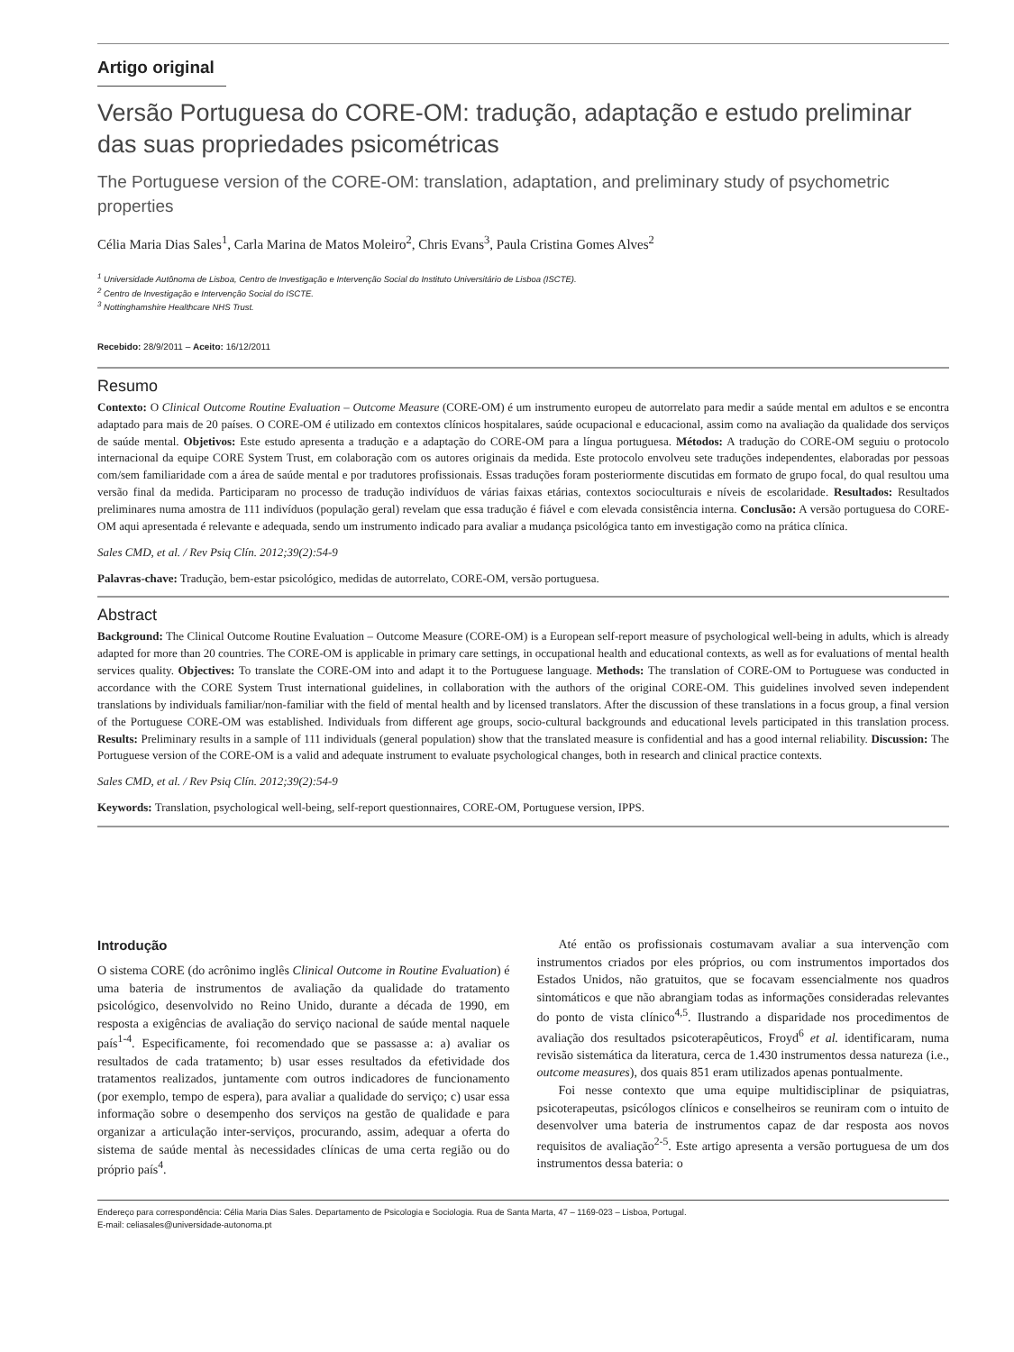Artigo original
Versão Portuguesa do CORE-OM: tradução, adaptação e estudo preliminar das suas propriedades psicométricas
The Portuguese version of the CORE-OM: translation, adaptation, and preliminary study of psychometric properties
Célia Maria Dias Sales<sup>1</sup>, Carla Marina de Matos Moleiro<sup>2</sup>, Chris Evans<sup>3</sup>, Paula Cristina Gomes Alves<sup>2</sup>
<sup>1</sup> Universidade Autônoma de Lisboa, Centro de Investigação e Intervenção Social do Instituto Universitário de Lisboa (ISCTE).
<sup>2</sup> Centro de Investigação e Intervenção Social do ISCTE.
<sup>3</sup> Nottinghamshire Healthcare NHS Trust.
Recebido: 28/9/2011 – Aceito: 16/12/2011
Resumo
Contexto: O Clinical Outcome Routine Evaluation – Outcome Measure (CORE-OM) é um instrumento europeu de autorrelato para medir a saúde mental em adultos e se encontra adaptado para mais de 20 países. O CORE-OM é utilizado em contextos clínicos hospitalares, saúde ocupacional e educacional, assim como na avaliação da qualidade dos serviços de saúde mental. Objetivos: Este estudo apresenta a tradução e a adaptação do CORE-OM para a língua portuguesa. Métodos: A tradução do CORE-OM seguiu o protocolo internacional da equipe CORE System Trust, em colaboração com os autores originais da medida. Este protocolo envolveu sete traduções independentes, elaboradas por pessoas com/sem familiaridade com a área de saúde mental e por tradutores profissionais. Essas traduções foram posteriormente discutidas em formato de grupo focal, do qual resultou uma versão final da medida. Participaram no processo de tradução indivíduos de várias faixas etárias, contextos socioculturais e níveis de escolaridade. Resultados: Resultados preliminares numa amostra de 111 indivíduos (população geral) revelam que essa tradução é fiável e com elevada consistência interna. Conclusão: A versão portuguesa do CORE-OM aqui apresentada é relevante e adequada, sendo um instrumento indicado para avaliar a mudança psicológica tanto em investigação como na prática clínica.
Sales CMD, et al. / Rev Psiq Clín. 2012;39(2):54-9
Palavras-chave: Tradução, bem-estar psicológico, medidas de autorrelato, CORE-OM, versão portuguesa.
Abstract
Background: The Clinical Outcome Routine Evaluation – Outcome Measure (CORE-OM) is a European self-report measure of psychological well-being in adults, which is already adapted for more than 20 countries. The CORE-OM is applicable in primary care settings, in occupational health and educational contexts, as well as for evaluations of mental health services quality. Objectives: To translate the CORE-OM into and adapt it to the Portuguese language. Methods: The translation of CORE-OM to Portuguese was conducted in accordance with the CORE System Trust international guidelines, in collaboration with the authors of the original CORE-OM. This guidelines involved seven independent translations by individuals familiar/non-familiar with the field of mental health and by licensed translators. After the discussion of these translations in a focus group, a final version of the Portuguese CORE-OM was established. Individuals from different age groups, socio-cultural backgrounds and educational levels participated in this translation process. Results: Preliminary results in a sample of 111 individuals (general population) show that the translated measure is confidential and has a good internal reliability. Discussion: The Portuguese version of the CORE-OM is a valid and adequate instrument to evaluate psychological changes, both in research and clinical practice contexts.
Sales CMD, et al. / Rev Psiq Clín. 2012;39(2):54-9
Keywords: Translation, psychological well-being, self-report questionnaires, CORE-OM, Portuguese version, IPPS.
Introdução
O sistema CORE (do acrônimo inglês Clinical Outcome in Routine Evaluation) é uma bateria de instrumentos de avaliação da qualidade do tratamento psicológico, desenvolvido no Reino Unido, durante a década de 1990, em resposta a exigências de avaliação do serviço nacional de saúde mental naquele país<sup>1-4</sup>. Especificamente, foi recomendado que se passasse a: a) avaliar os resultados de cada tratamento; b) usar esses resultados da efetividade dos tratamentos realizados, juntamente com outros indicadores de funcionamento (por exemplo, tempo de espera), para avaliar a qualidade do serviço; c) usar essa informação sobre o desempenho dos serviços na gestão de qualidade e para organizar a articulação inter-serviços, procurando, assim, adequar a oferta do sistema de saúde mental às necessidades clínicas de uma certa região ou do próprio país<sup>4</sup>.
Até então os profissionais costumavam avaliar a sua intervenção com instrumentos criados por eles próprios, ou com instrumentos importados dos Estados Unidos, não gratuitos, que se focavam essencialmente nos quadros sintomáticos e que não abrangiam todas as informações consideradas relevantes do ponto de vista clínico<sup>4,5</sup>. Ilustrando a disparidade nos procedimentos de avaliação dos resultados psicoterapêuticos, Froyd<sup>6</sup> et al. identificaram, numa revisão sistemática da literatura, cerca de 1.430 instrumentos dessa natureza (i.e., outcome measures), dos quais 851 eram utilizados apenas pontualmente.
Foi nesse contexto que uma equipe multidisciplinar de psiquiatras, psicoterapeutas, psicólogos clínicos e conselheiros se reuniram com o intuito de desenvolver uma bateria de instrumentos capaz de dar resposta aos novos requisitos de avaliação<sup>2-5</sup>. Este artigo apresenta a versão portuguesa de um dos instrumentos dessa bateria: o
Endereço para correspondência: Célia Maria Dias Sales. Departamento de Psicologia e Sociologia. Rua de Santa Marta, 47 – 1169-023 – Lisboa, Portugal.
E-mail: celiasales@universidade-autonoma.pt